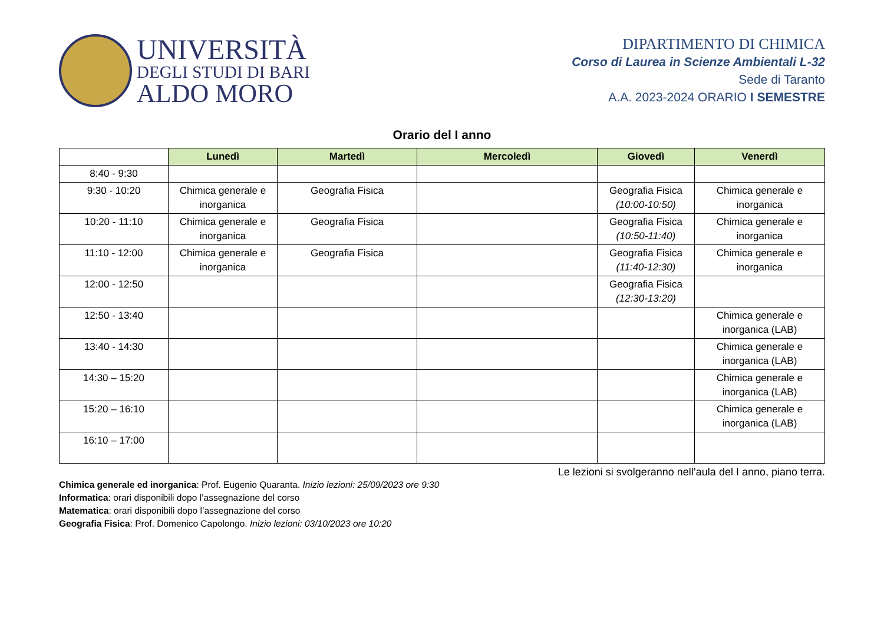UNIVERSITÀ
DEGLI STUDI DI BARI
ALDO MORO
DIPARTIMENTO DI CHIMICA
Corso di Laurea in Scienze Ambientali L-32
Sede di Taranto
A.A. 2023-2024 ORARIO I SEMESTRE
Orario del I anno
| | Lunedì | Martedì | Mercoledì | Giovedì | Venerdì |
| 8:40 - 9:30 | | | | | |
| 9:30 - 10:20 | Chimica generale e inorganica | Geografia Fisica | | Geografia Fisica (10:00-10:50) | Chimica generale e inorganica |
| 10:20 - 11:10 | Chimica generale e inorganica | Geografia Fisica | | Geografia Fisica (10:50-11:40) | Chimica generale e inorganica |
| 11:10 - 12:00 | Chimica generale e inorganica | Geografia Fisica | | Geografia Fisica (11:40-12:30) | Chimica generale e inorganica |
| 12:00 - 12:50 | | | | Geografia Fisica (12:30-13:20) | |
| 12:50 - 13:40 | | | | | Chimica generale e inorganica (LAB) |
| 13:40 - 14:30 | | | | | Chimica generale e inorganica (LAB) |
| 14:30 – 15:20 | | | | | Chimica generale e inorganica (LAB) |
| 15:20 – 16:10 | | | | | Chimica generale e inorganica (LAB) |
| 16:10 – 17:00 | | | | | |
Le lezioni si svolgeranno nell’aula del I anno, piano terra.
Chimica generale ed inorganica: Prof. Eugenio Quaranta. Inizio lezioni: 25/09/2023 ore 9:30
Informatica: orari disponibili dopo l’assegnazione del corso
Matematica: orari disponibili dopo l’assegnazione del corso
Geografia Fisica: Prof. Domenico Capolongo. Inizio lezioni: 03/10/2023 ore 10:20